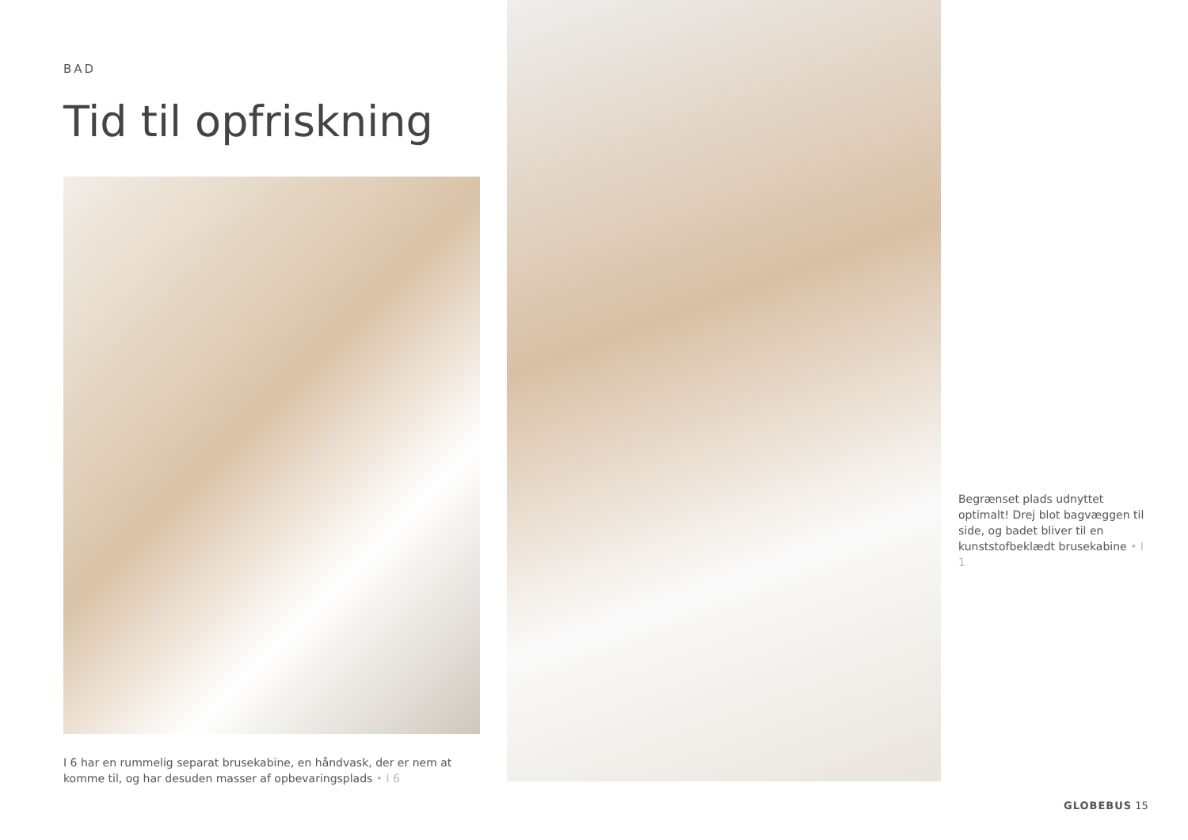BAD
Tid til opfriskning
I 6 har en rummelig separat brusekabine, en håndvask, der er nem at komme til, og har desuden masser af opbevaringsplads • I 6
Begrænset plads udnyttet optimalt! Drej blot bagvæggen til side, og badet bliver til en kunststofbeklædt brusekabine • I 1
GLOBEBUS 15